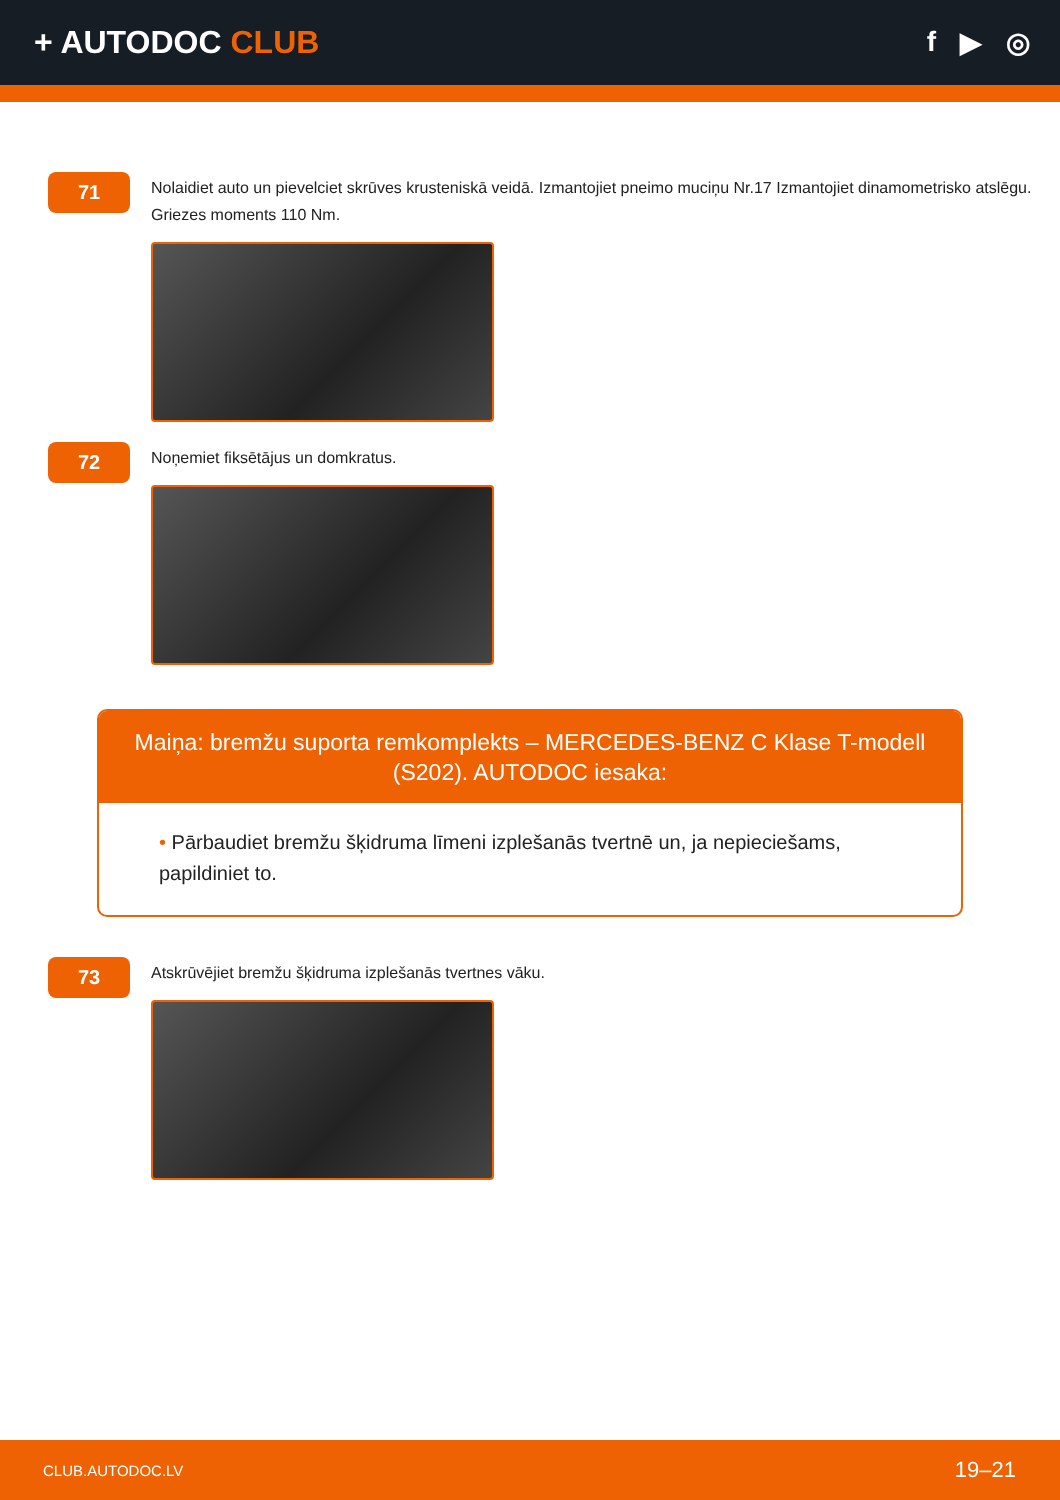+ AUTODOC CLUB f ▶ ◎
71
Nolaidiet auto un pievelciet skrūves krusteniskā veidā. Izmantojiet pneimo muciņu Nr.17 Izmantojiet dinamometrisko atslēgu. Griezes moments 110 Nm.
72
Noņemiet fiksētājus un domkratus.
Maiņa: bremžu suporta remkomplekts – MERCEDES-BENZ C Klase T-modell (S202). AUTODOC iesaka:
• Pārbaudiet bremžu šķidruma līmeni izplešanās tvertnē un, ja nepieciešams, papildiniet to.
73
Atskrūvējiet bremžu šķidruma izplešanās tvertnes vāku.
CLUB.AUTODOC.LV 19–21